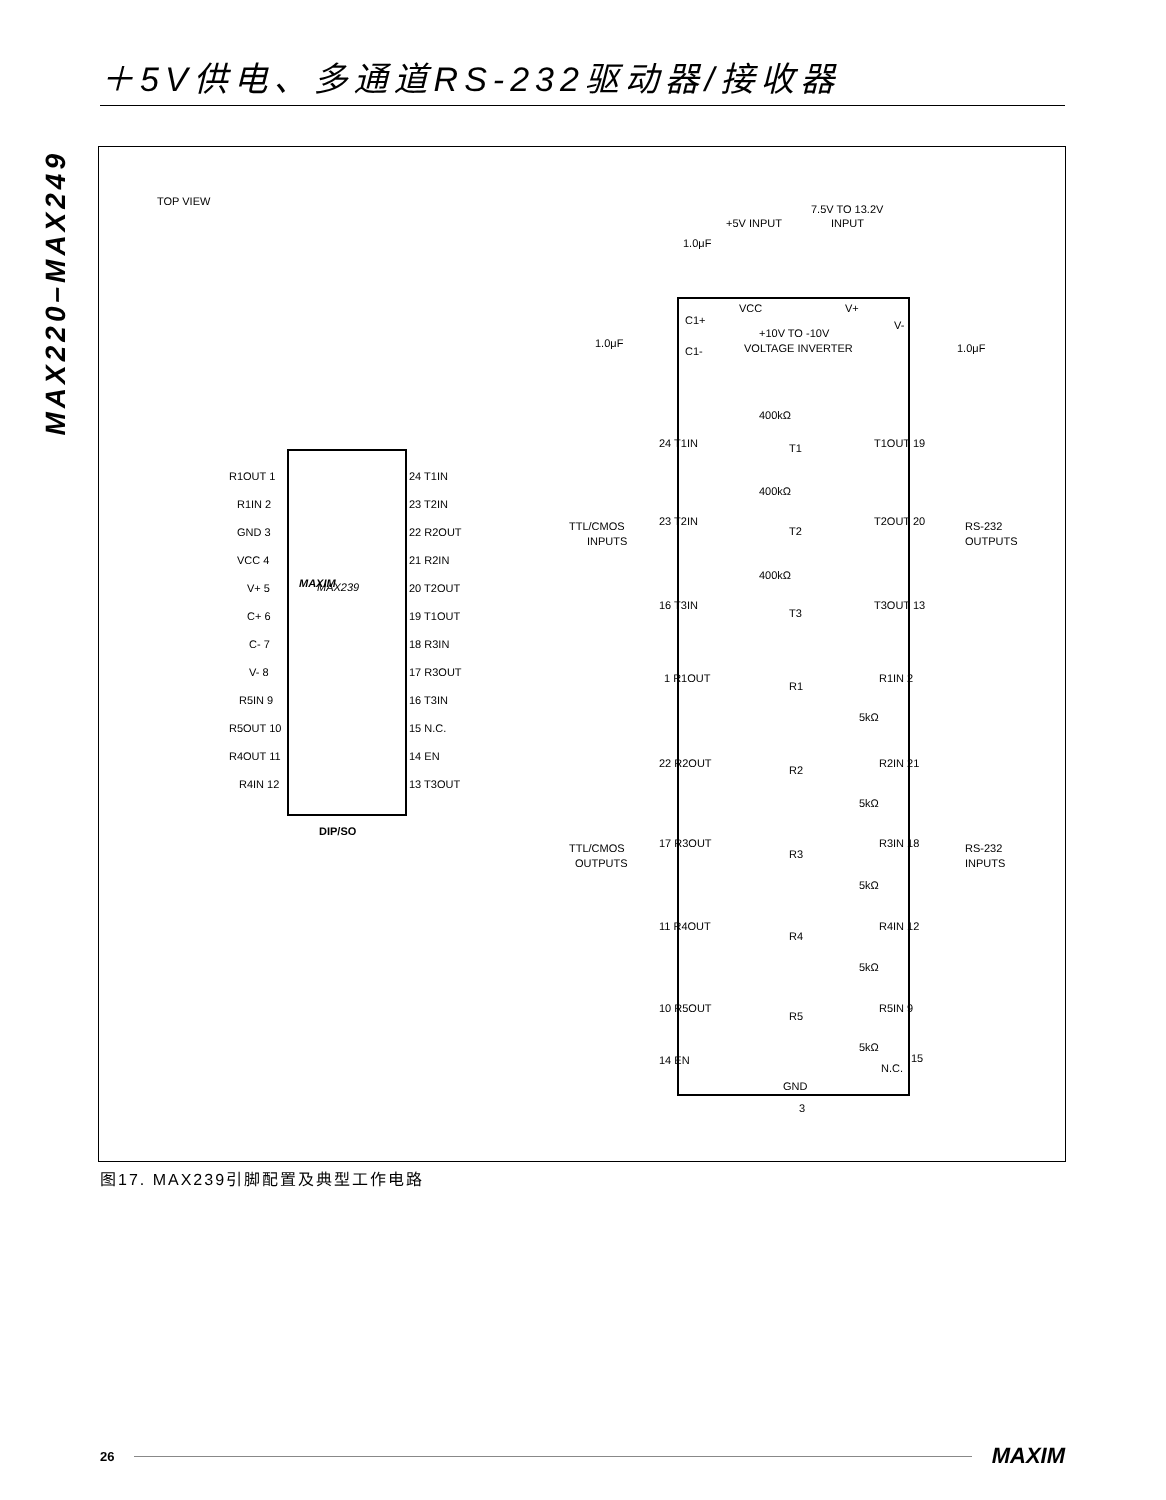＋5V供电、多通道RS-232驱动器/接收器
MAX220–MAX249
TOP VIEW
MAXIM
MAX239
DIP/SO
R1OUT 1
24 T1IN
R1IN 2
23 T2IN
GND 3
22 R2OUT
VCC 4
21 R2IN
V+ 5
20 T2OUT
C+ 6
19 T1OUT
C- 7
18 R3IN
V- 8
17 R3OUT
R5IN 9
16 T3IN
R5OUT 10
15 N.C.
R4OUT 11
14 EN
R4IN 12
13 T3OUT
7.5V TO 13.2V
INPUT
+5V INPUT
1.0μF
1.0μF
1.0μF
C1+
C1-
VCC
V+
V-
+10V TO -10V
VOLTAGE INVERTER
24 T1IN
T1
T1OUT 19
23 T2IN
T2
T2OUT 20
16 T3IN
T3
T3OUT 13
400kΩ
400kΩ
400kΩ
TTL/CMOS
INPUTS
RS-232
OUTPUTS
1 R1OUT
R1
R1IN 2
22 R2OUT
R2
R2IN 21
17 R3OUT
R3
R3IN 18
11 R4OUT
R4
R4IN 12
10 R5OUT
R5
R5IN 9
5kΩ
5kΩ
5kΩ
5kΩ
5kΩ
TTL/CMOS
OUTPUTS
RS-232
INPUTS
14 EN
N.C.
15
GND
3
图17. MAX239引脚配置及典型工作电路
26 MAXIM